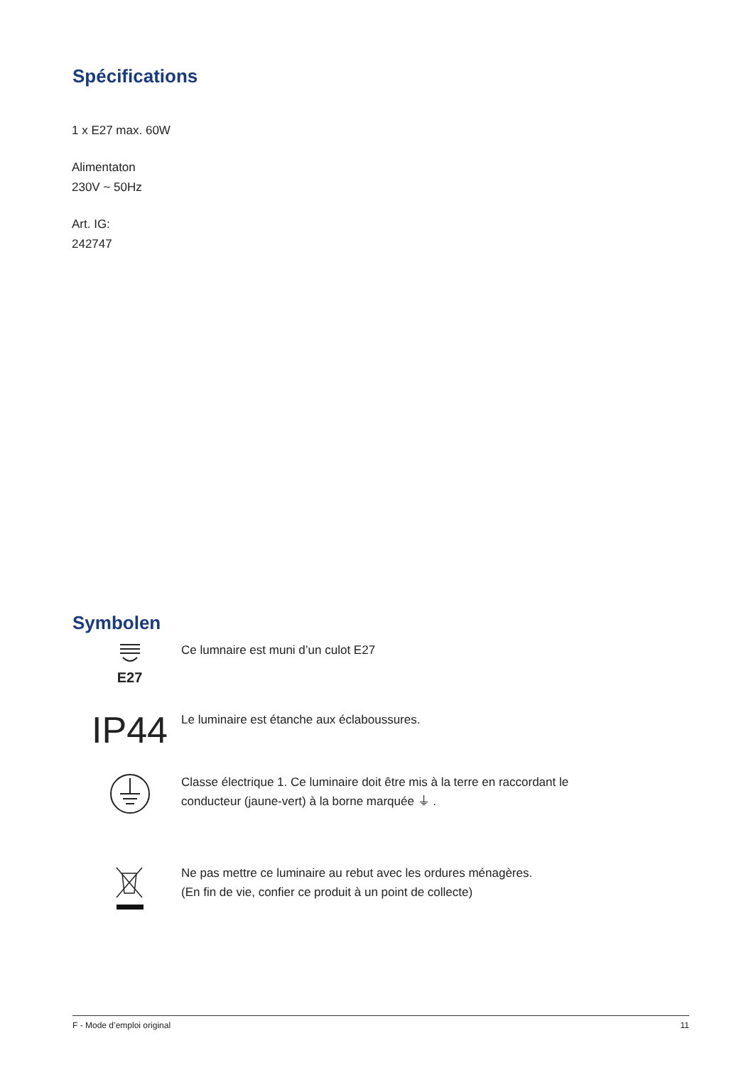Spécifications
1 x E27 max. 60W
Alimentaton
230V ~ 50Hz
Art. IG:
242747
Symbolen
E27
Ce lumnaire est muni d’un culot E27
IP44
Le luminaire est étanche aux éclaboussures.
Classe électrique 1. Ce luminaire doit être mis à la terre en raccordant le
conducteur (jaune-vert) à la borne marquée ⏚ .
Ne pas mettre ce luminaire au rebut avec les ordures ménagères.
(En fin de vie, confier ce produit à un point de collecte)
F - Mode d’emploi original 11